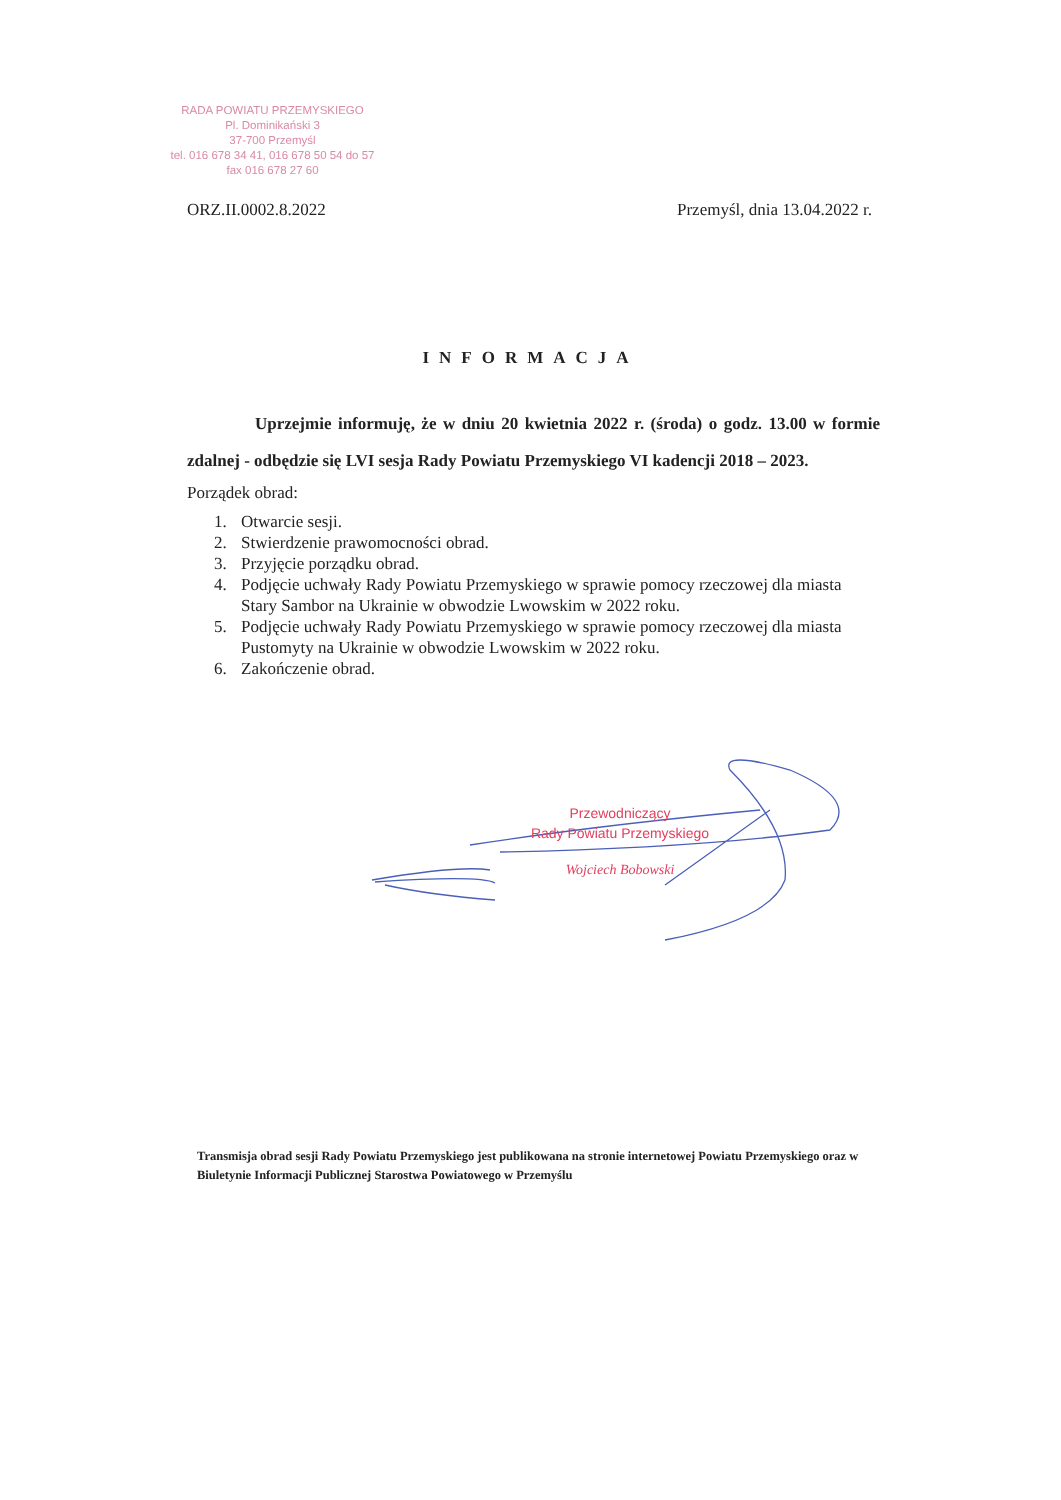RADA POWIATU PRZEMYSKIEGO
Pl. Dominikański 3
37-700 Przemyśl
tel. 016 678 34 41, 016 678 50 54 do 57
fax 016 678 27 60
ORZ.II.0002.8.2022 Przemyśl, dnia 13.04.2022 r.
INFORMACJA
Uprzejmie informuję, że w dniu 20 kwietnia 2022 r. (środa) o godz. 13.00 w formie zdalnej - odbędzie się LVI sesja Rady Powiatu Przemyskiego VI kadencji 2018 – 2023.
Porządek obrad:
1. Otwarcie sesji.
2. Stwierdzenie prawomocności obrad.
3. Przyjęcie porządku obrad.
4. Podjęcie uchwały Rady Powiatu Przemyskiego w sprawie pomocy rzeczowej dla miasta Stary Sambor na Ukrainie w obwodzie Lwowskim w 2022 roku.
5. Podjęcie uchwały Rady Powiatu Przemyskiego w sprawie pomocy rzeczowej dla miasta Pustomyty na Ukrainie w obwodzie Lwowskim w 2022 roku.
6. Zakończenie obrad.
Przewodniczący
Rady Powiatu Przemyskiego
Wojciech Bobowski
Transmisja obrad sesji Rady Powiatu Przemyskiego jest publikowana na stronie internetowej Powiatu Przemyskiego oraz w Biuletynie Informacji Publicznej Starostwa Powiatowego w Przemyślu